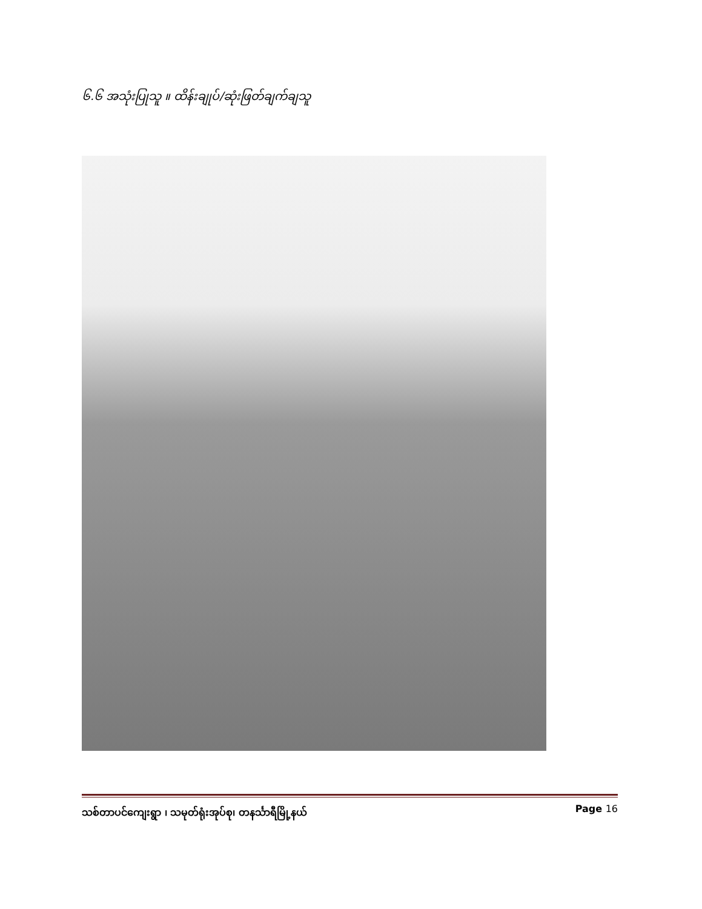၆.၆ အသုံးပြုသူ ။ ထိန်းချုပ်/ဆုံးဖြတ်ချက်ချသူ
သစ်တာပင်ကျေးရွာ ၊ သမုတ်ရုံးအုပ်စု၊ တနင်္သာရီမြို့နယ် Page 16